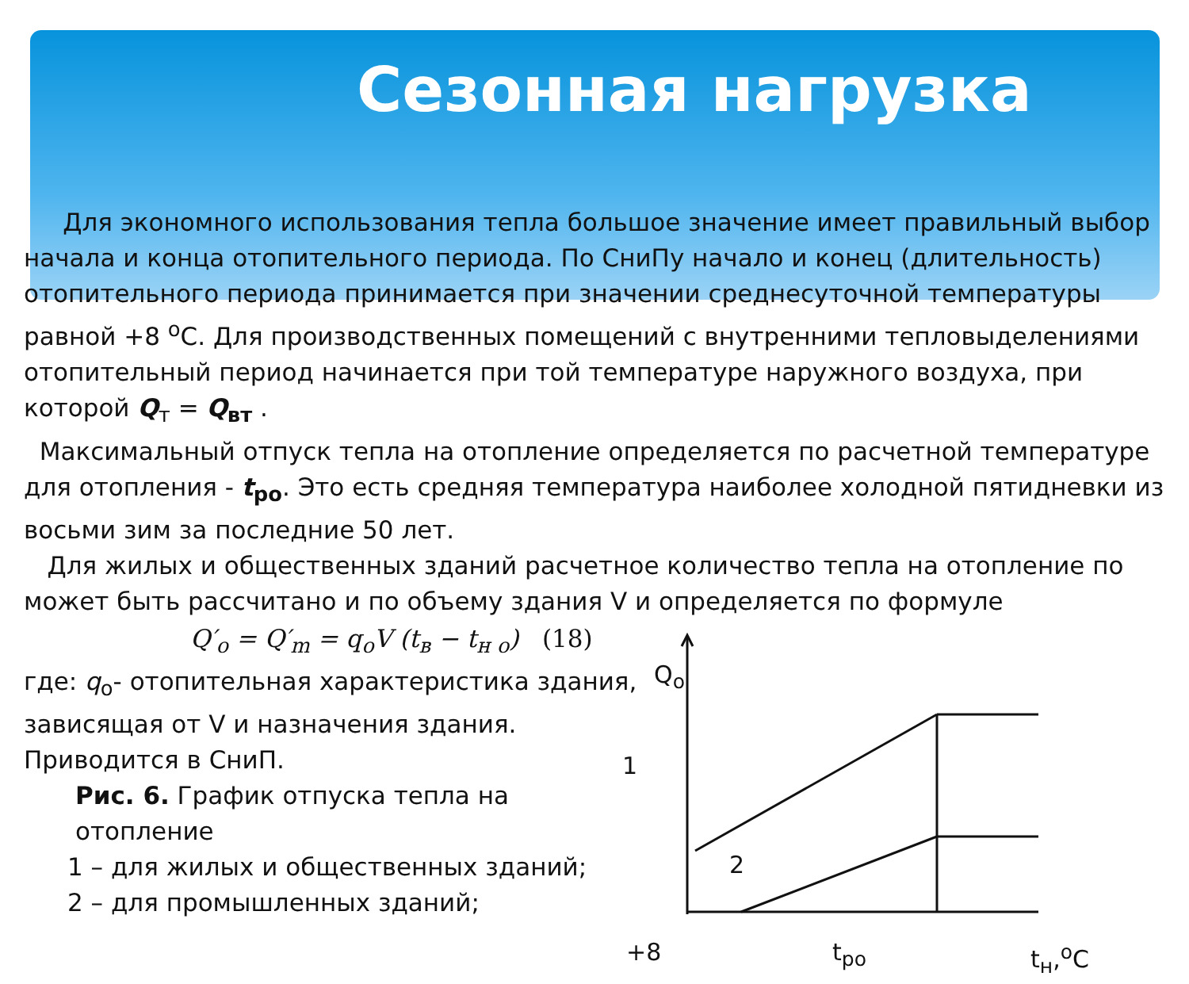Сезонная нагрузка
Для экономного использования тепла большое значение имеет правильный выбор начала и конца отопительного периода. По СниПу начало и конец (длительность) отопительного периода принимается при значении среднесуточной температуры равной +8 <sup>о</sup>С. Для производственных помещений с внутренними тепловыделениями отопительный период начинается при той температуре наружного воздуха, при которой Q<sub>т</sub> = Q<sub>вт</sub> .
Максимальный отпуск тепла на отопление определяется по расчетной температуре для отопления - t<sub>ро</sub>. Это есть средняя температура наиболее холодной пятидневки из восьми зим за последние 50 лет.
Для жилых и общественных зданий расчетное количество тепла на отопление по может быть рассчитано и по объему здания V и определяется по формуле
Q′<sub>o</sub> = Q′<sub>m</sub> = q<sub>o</sub>V (t<sub>в</sub> − t<sub>н о</sub>) (18)
где: q<sub>о</sub>- отопительная характеристика здания, зависящая от V и назначения здания.
Приводится в СниП.
Рис. 6. График отпуска тепла на отопление
1 – для жилых и общественных зданий;
2 – для промышленных зданий;
Q<sub>o</sub>
1
2
+8 t<sub>ро</sub> t<sub>н</sub>,<sup>о</sup>С